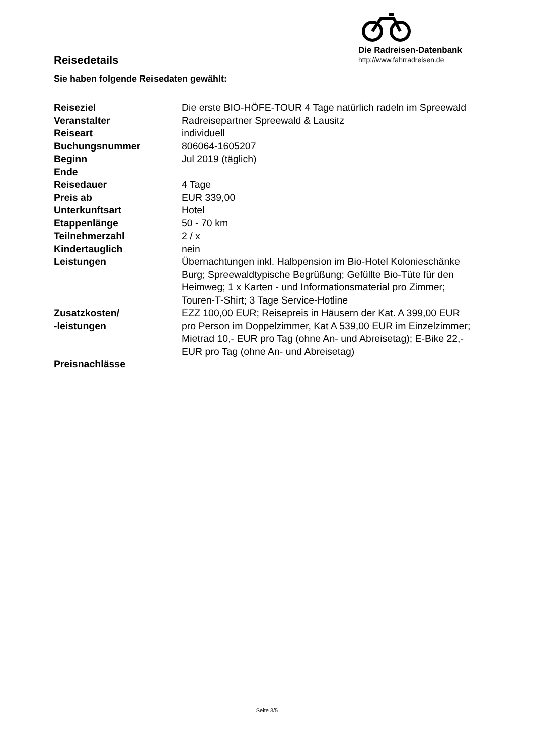Reisedetails
Die Radreisen-Datenbank
http://www.fahrradreisen.de
Sie haben folgende Reisedaten gewählt:
| Reiseziel | Die erste BIO-HÖFE-TOUR 4 Tage natürlich radeln im Spreewald |
| Veranstalter | Radreisepartner Spreewald & Lausitz |
| Reiseart | individuell |
| Buchungsnummer | 806064-1605207 |
| Beginn | Jul 2019 (täglich) |
| Ende | |
| Reisedauer | 4 Tage |
| Preis ab | EUR 339,00 |
| Unterkunftsart | Hotel |
| Etappenlänge | 50 - 70 km |
| Teilnehmerzahl | 2 / x |
| Kindertauglich | nein |
| Leistungen | Übernachtungen inkl. Halbpension im Bio-Hotel Kolonieschänke Burg; Spreewaldtypische Begrüßung; Gefüllte Bio-Tüte für den Heimweg; 1 x Karten - und Informationsmaterial pro Zimmer; Touren-T-Shirt; 3 Tage Service-Hotline |
| Zusatzkosten/ -leistungen | EZZ 100,00 EUR; Reisepreis in Häusern der Kat. A 399,00 EUR pro Person im Doppelzimmer, Kat A 539,00 EUR im Einzelzimmer; Mietrad 10,- EUR pro Tag (ohne An- und Abreisetag); E-Bike 22,- EUR pro Tag (ohne An- und Abreisetag) |
| Preisnachlässe | |
Seite 3/5